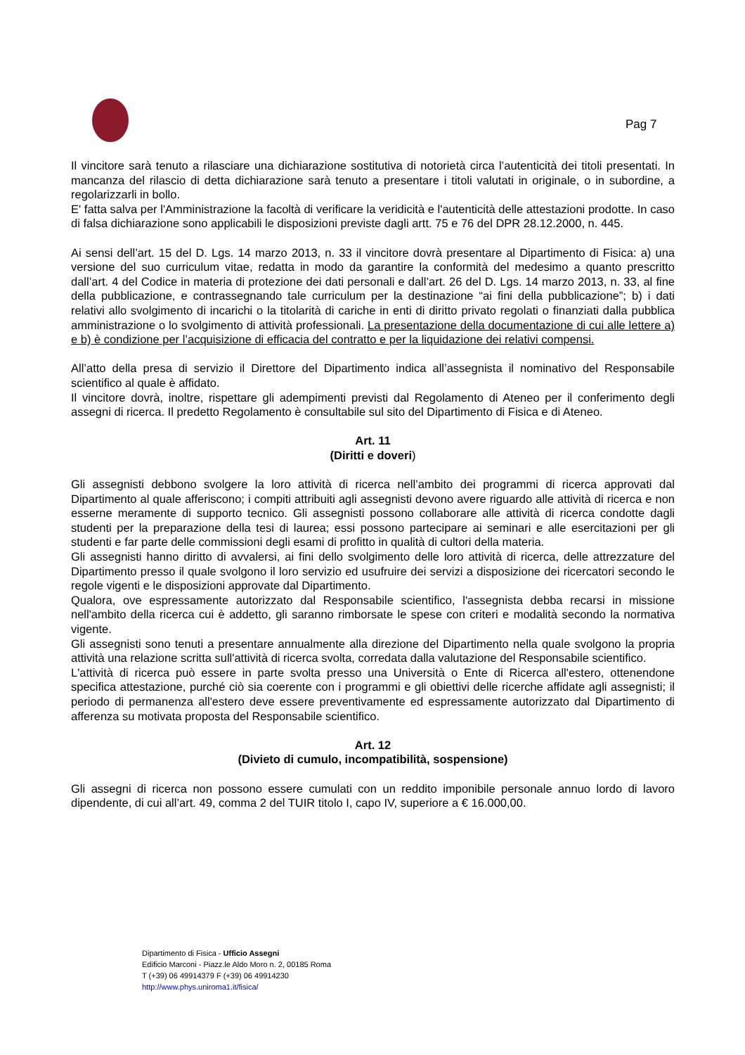Pag 7
Il vincitore sarà tenuto a rilasciare una dichiarazione sostitutiva di notorietà circa l’autenticità dei titoli presentati. In mancanza del rilascio di detta dichiarazione sarà tenuto a presentare i titoli valutati in originale, o in subordine, a regolarizzarli in bollo.
E' fatta salva per l'Amministrazione la facoltà di verificare la veridicità e l'autenticità delle attestazioni prodotte. In caso di falsa dichiarazione sono applicabili le disposizioni previste dagli artt. 75 e 76 del DPR 28.12.2000, n. 445.
Ai sensi dell’art. 15 del D. Lgs. 14 marzo 2013, n. 33 il vincitore dovrà presentare al Dipartimento di Fisica: a) una versione del suo curriculum vitae, redatta in modo da garantire la conformità del medesimo a quanto prescritto dall’art. 4 del Codice in materia di protezione dei dati personali e dall’art. 26 del D. Lgs. 14 marzo 2013, n. 33, al fine della pubblicazione, e contrassegnando tale curriculum per la destinazione “ai fini della pubblicazione”; b) i dati relativi allo svolgimento di incarichi o la titolarità di cariche in enti di diritto privato regolati o finanziati dalla pubblica amministrazione o lo svolgimento di attività professionali. La presentazione della documentazione di cui alle lettere a) e b) è condizione per l’acquisizione di efficacia del contratto e per la liquidazione dei relativi compensi.
All’atto della presa di servizio il Direttore del Dipartimento indica all’assegnista il nominativo del Responsabile scientifico al quale è affidato.
Il vincitore dovrà, inoltre, rispettare gli adempimenti previsti dal Regolamento di Ateneo per il conferimento degli assegni di ricerca. Il predetto Regolamento è consultabile sul sito del Dipartimento di Fisica e di Ateneo.
Art. 11
(Diritti e doveri)
Gli assegnisti debbono svolgere la loro attività di ricerca nell’ambito dei programmi di ricerca approvati dal Dipartimento al quale afferiscono; i compiti attribuiti agli assegnisti devono avere riguardo alle attività di ricerca e non esserne meramente di supporto tecnico. Gli assegnisti possono collaborare alle attività di ricerca condotte dagli studenti per la preparazione della tesi di laurea; essi possono partecipare ai seminari e alle esercitazioni per gli studenti e far parte delle commissioni degli esami di profitto in qualità di cultori della materia.
Gli assegnisti hanno diritto di avvalersi, ai fini dello svolgimento delle loro attività di ricerca, delle attrezzature del Dipartimento presso il quale svolgono il loro servizio ed usufruire dei servizi a disposizione dei ricercatori secondo le regole vigenti e le disposizioni approvate dal Dipartimento.
Qualora, ove espressamente autorizzato dal Responsabile scientifico, l'assegnista debba recarsi in missione nell'ambito della ricerca cui è addetto, gli saranno rimborsate le spese con criteri e modalità secondo la normativa vigente.
Gli assegnisti sono tenuti a presentare annualmente alla direzione del Dipartimento nella quale svolgono la propria attività una relazione scritta sull'attività di ricerca svolta, corredata dalla valutazione del Responsabile scientifico.
L'attività di ricerca può essere in parte svolta presso una Università o Ente di Ricerca all'estero, ottenendone specifica attestazione, purché ciò sia coerente con i programmi e gli obiettivi delle ricerche affidate agli assegnisti; il periodo di permanenza all'estero deve essere preventivamente ed espressamente autorizzato dal Dipartimento di afferenza su motivata proposta del Responsabile scientifico.
Art. 12
(Divieto di cumulo, incompatibilità, sospensione)
Gli assegni di ricerca non possono essere cumulati con un reddito imponibile personale annuo lordo di lavoro dipendente, di cui all’art. 49, comma 2 del TUIR titolo I, capo IV, superiore a € 16.000,00.
Dipartimento di Fisica - Ufficio Assegni
Edificio Marconi - Piazz.le Aldo Moro n. 2, 00185 Roma
T (+39) 06 49914379 F (+39) 06 49914230
http://www.phys.uniroma1.it/fisica/